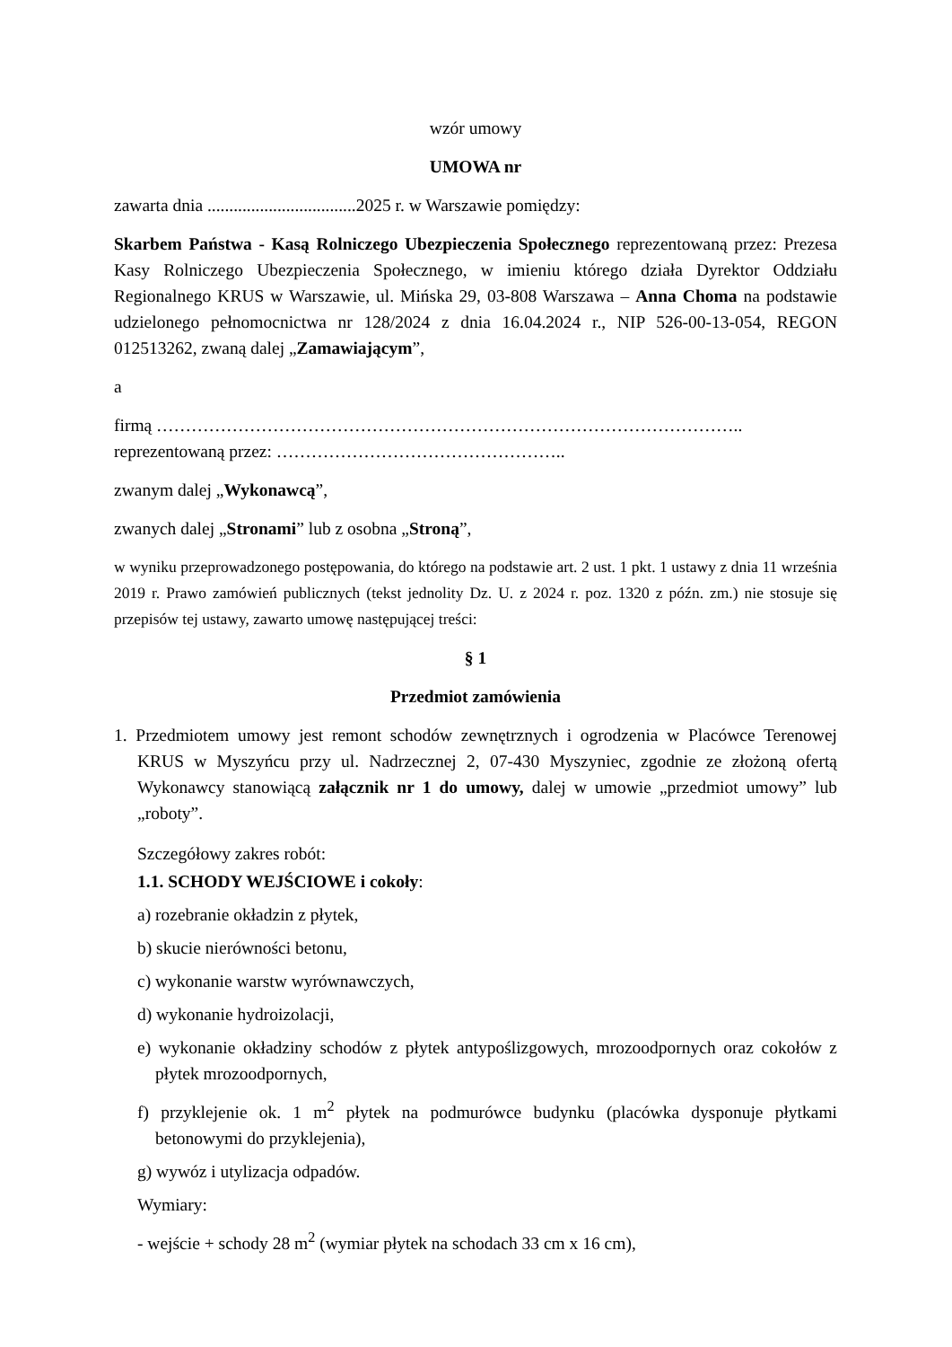wzór umowy
UMOWA nr
zawarta dnia ..................................2025 r. w Warszawie pomiędzy:
Skarbem Państwa - Kasą Rolniczego Ubezpieczenia Społecznego reprezentowaną przez: Prezesa Kasy Rolniczego Ubezpieczenia Społecznego, w imieniu którego działa Dyrektor Oddziału Regionalnego KRUS w Warszawie, ul. Mińska 29, 03-808 Warszawa – Anna Choma na podstawie udzielonego pełnomocnictwa nr 128/2024 z dnia 16.04.2024 r., NIP 526-00-13-054, REGON 012513262, zwaną dalej „Zamawiającym”,
a
firmą ………………………………………………………………………………………..
reprezentowaną przez: …………………………………………..
zwanym dalej „Wykonawcą”,
zwanych dalej „Stronami” lub z osobna „Stroną”,
w wyniku przeprowadzonego postępowania, do którego na podstawie art. 2 ust. 1 pkt. 1 ustawy z dnia 11 września 2019 r. Prawo zamówień publicznych (tekst jednolity Dz. U. z 2024 r. poz. 1320 z późn. zm.) nie stosuje się przepisów tej ustawy, zawarto umowę następującej treści:
§ 1
Przedmiot zamówienia
1. Przedmiotem umowy jest remont schodów zewnętrznych i ogrodzenia w Placówce Terenowej KRUS w Myszyńcu przy ul. Nadrzecznej 2, 07-430 Myszyniec, zgodnie ze złożoną ofertą Wykonawcy stanowiącą załącznik nr 1 do umowy, dalej w umowie „przedmiot umowy” lub „roboty”.
Szczegółowy zakres robót:
1.1. SCHODY WEJŚCIOWE i cokoły:
a) rozebranie okładzin z płytek,
b) skucie nierówności betonu,
c) wykonanie warstw wyrównawczych,
d) wykonanie hydroizolacji,
e) wykonanie okładziny schodów z płytek antypoślizgowych, mrozoodpornych oraz cokołów z płytek mrozoodpornych,
f) przyklejenie ok. 1 m<sup>2</sup> płytek na podmurówce budynku (placówka dysponuje płytkami betonowymi do przyklejenia),
g) wywóz i utylizacja odpadów.
Wymiary:
- wejście + schody 28 m<sup>2</sup> (wymiar płytek na schodach 33 cm x 16 cm),